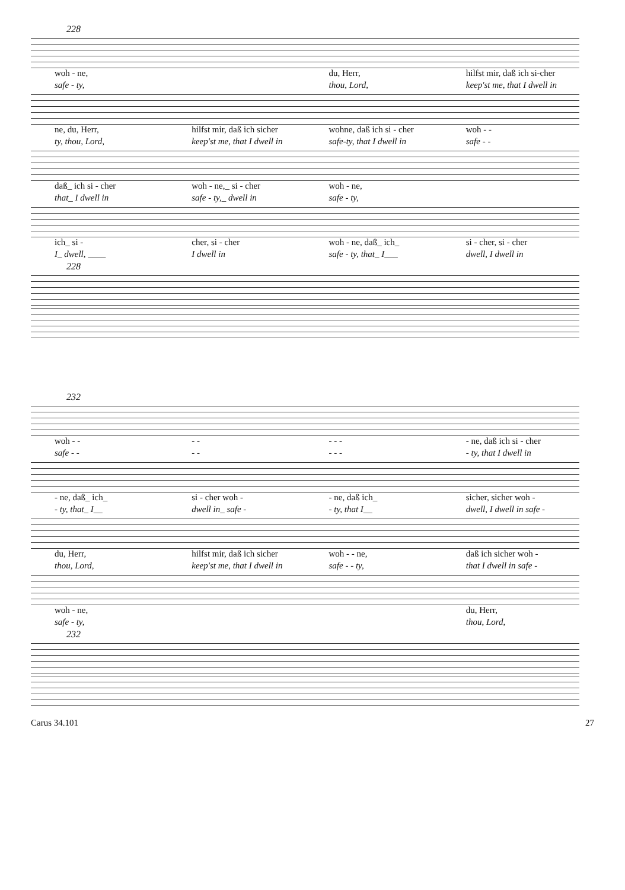228
woh - ne, du, Herr, hilfst mir, daß ich si-cher
safe - ty, thou, Lord, keep'st me, that I dwell in
ne, du, Herr, hilfst mir, daß ich sicher wohne, daß ich si - cher woh - -
ty, thou, Lord, keep'st me, that I dwell in safe-ty, that I dwell in safe - -
daß_ ich si - cher woh - ne,_ si - cher woh - ne,
that_ I dwell in safe - ty,_ dwell in safe - ty,
ich_ si - cher, si - cher woh - ne, daß_ ich_ si - cher, si - cher
I_ dwell, ____ I dwell in safe - ty, that_ I___ dwell, I dwell in
228
232
woh - - - - - - - - ne, daß ich si - cher
safe - - - - - - - - ty, that I dwell in
- ne, daß_ ich_ si - cher woh - - ne, daß ich_ sicher, sicher woh -
- ty, that_ I__ dwell in_ safe - - ty, that I__ dwell, I dwell in safe -
du, Herr, hilfst mir, daß ich sicher woh - - ne, daß ich sicher woh -
thou, Lord, keep'st me, that I dwell in safe - - ty, that I dwell in safe -
woh - ne, du, Herr,
safe - ty, thou, Lord,
232
Carus 34.101 27